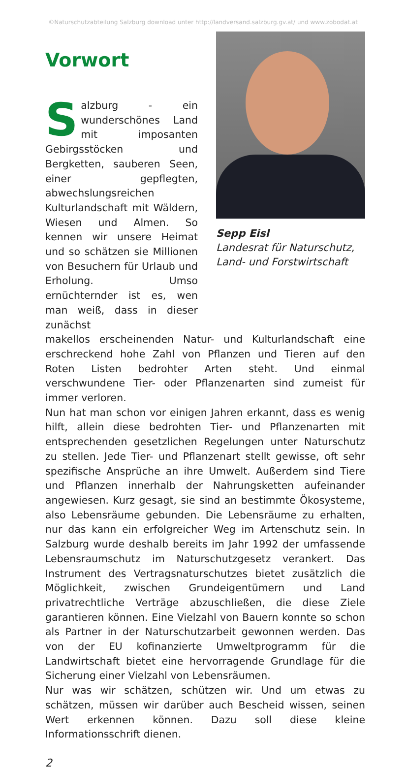©Naturschutzabteilung Salzburg download unter http://landversand.salzburg.gv.at/ und www.zobodat.at
Vorwort
Salzburg - ein wunderschönes Land mit imposanten Gebirgsstöcken und Bergketten, sauberen Seen, einer gepflegten, abwechslungsreichen Kulturlandschaft mit Wäldern, Wiesen und Almen. So kennen wir unsere Heimat und so schätzen sie Millionen von Besuchern für Urlaub und Erholung. Umso ernüchternder ist es, wen man weiß, dass in dieser zunächst
Sepp Eisl
Landesrat für Naturschutz, Land- und Forstwirtschaft
makellos erscheinenden Natur- und Kulturlandschaft eine erschreckend hohe Zahl von Pflanzen und Tieren auf den Roten Listen bedrohter Arten steht. Und einmal verschwundene Tier- oder Pflanzenarten sind zumeist für immer verloren.
Nun hat man schon vor einigen Jahren erkannt, dass es wenig hilft, allein diese bedrohten Tier- und Pflanzenarten mit entsprechenden gesetzlichen Regelungen unter Naturschutz zu stellen. Jede Tier- und Pflanzenart stellt gewisse, oft sehr spezifische Ansprüche an ihre Umwelt. Außerdem sind Tiere und Pflanzen innerhalb der Nahrungsketten aufeinander angewiesen. Kurz gesagt, sie sind an bestimmte Ökosysteme, also Lebensräume gebunden. Die Lebensräume zu erhalten, nur das kann ein erfolgreicher Weg im Artenschutz sein. In Salzburg wurde deshalb bereits im Jahr 1992 der umfassende Lebensraumschutz im Naturschutzgesetz verankert. Das Instrument des Vertragsnaturschutzes bietet zusätzlich die Möglichkeit, zwischen Grundeigentümern und Land privatrechtliche Verträge abzuschließen, die diese Ziele garantieren können. Eine Vielzahl von Bauern konnte so schon als Partner in der Naturschutzarbeit gewonnen werden. Das von der EU kofinanzierte Umweltprogramm für die Landwirtschaft bietet eine hervorragende Grundlage für die Sicherung einer Vielzahl von Lebensräumen.
Nur was wir schätzen, schützen wir. Und um etwas zu schätzen, müssen wir darüber auch Bescheid wissen, seinen Wert erkennen können. Dazu soll diese kleine Informationsschrift dienen.
2